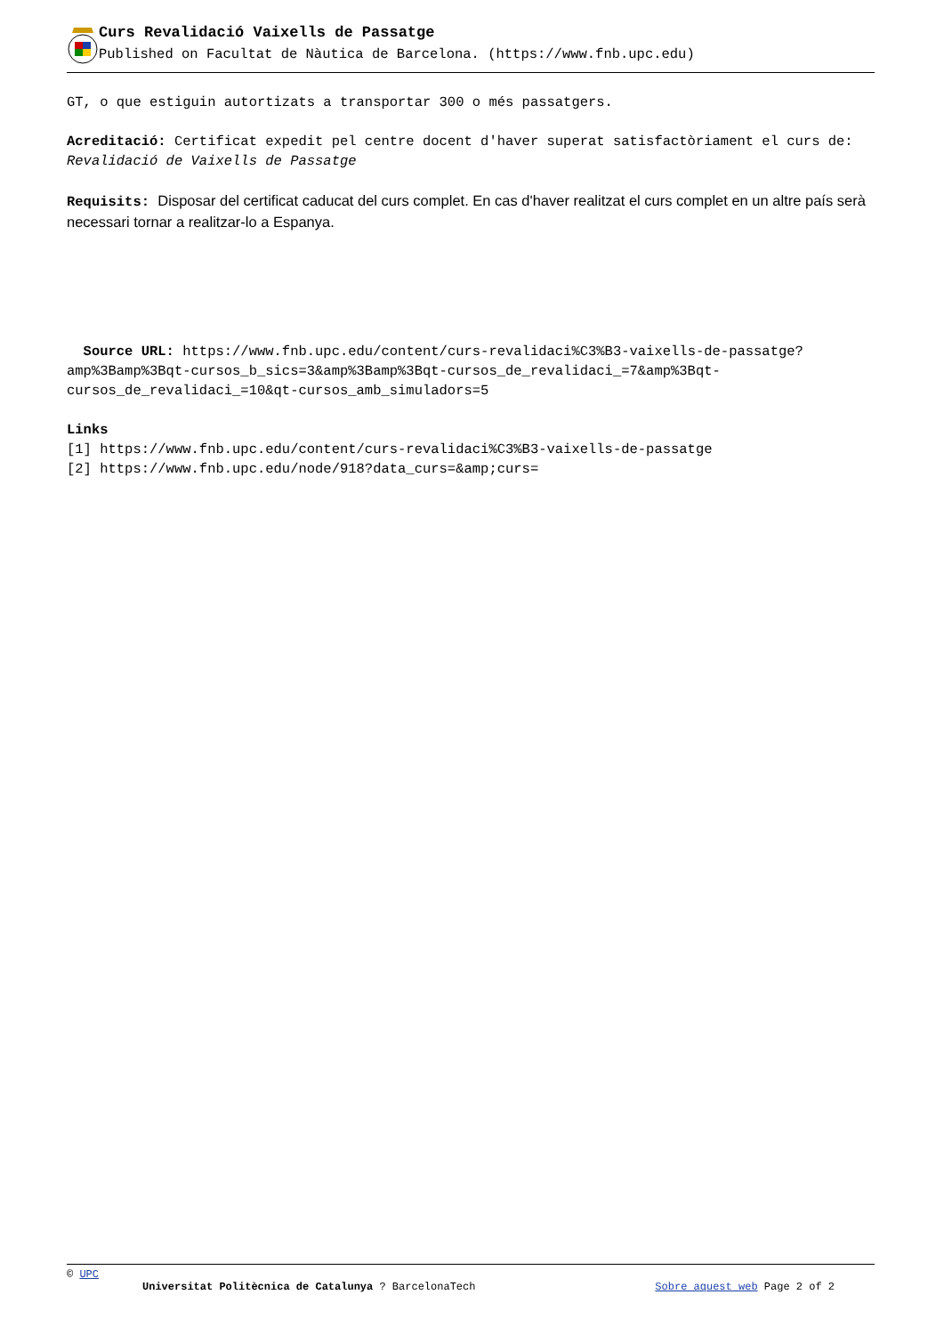Curs Revalidació Vaixells de Passatge
Published on Facultat de Nàutica de Barcelona. (https://www.fnb.upc.edu)
GT, o que estiguin autortizats a transportar 300 o més passatgers.
Acreditació: Certificat expedit pel centre docent d'haver superat satisfactòriament el curs de: Revalidació de Vaixells de Passatge
Requisits: Disposar del certificat caducat del curs complet. En cas d'haver realitzat el curs complet en un altre país serà necessari tornar a realitzar-lo a Espanya.
Source URL: https://www.fnb.upc.edu/content/curs-revalidaci%C3%B3-vaixells-de-passatge?amp%3Bamp%3Bqt-cursos_b_sics=3&amp%3Bamp%3Bqt-cursos_de_revalidaci_=7&amp%3Bqt-cursos_de_revalidaci_=10&qt-cursos_amb_simuladors=5
Links
[1] https://www.fnb.upc.edu/content/curs-revalidaci%C3%B3-vaixells-de-passatge
[2] https://www.fnb.upc.edu/node/918?data_curs=&amp;curs=
© UPC
Universitat Politècnica de Catalunya ? BarcelonaTech Sobre aquest web Page 2 of 2